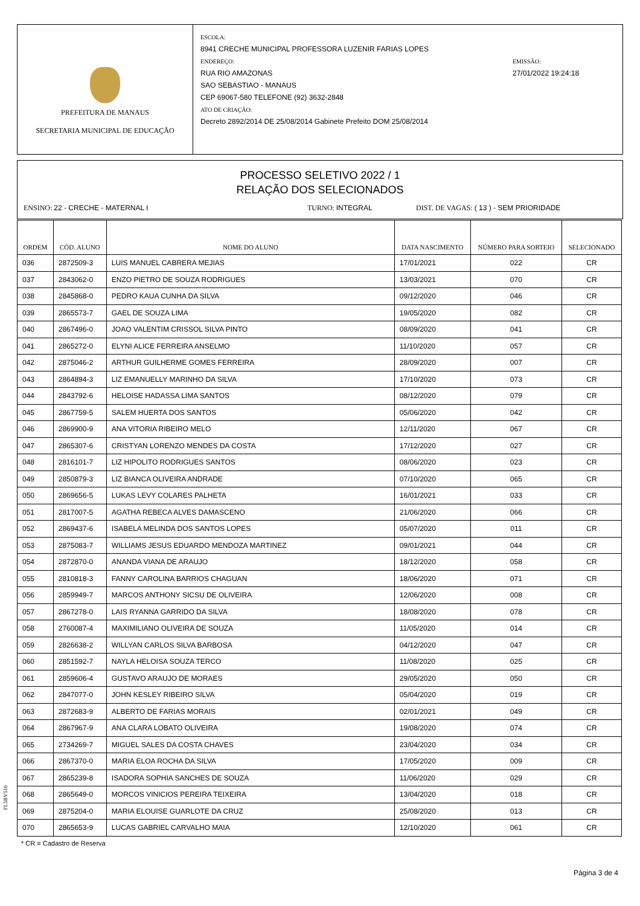PREFEITURA DE MANAUS
SECRETARIA MUNICIPAL DE EDUCAÇÃO
ESCOLA:
8941 CRECHE MUNICIPAL PROFESSORA LUZENIR FARIAS LOPES
ENDEREÇO:
RUA RIO AMAZONAS
SAO SEBASTIAO - MANAUS
CEP 69067-580 TELEFONE (92) 3632-2848
ATO DE CRIAÇÃO:
Decreto 2892/2014 DE 25/08/2014 Gabinete Prefeito DOM 25/08/2014
EMISSÃO:
27/01/2022 19:24:18
PROCESSO SELETIVO 2022 / 1
RELAÇÃO DOS SELECIONADOS
ENSINO: 22 - CRECHE - MATERNAL I TURNO: INTEGRAL DIST. DE VAGAS: ( 13 ) - SEM PRIORIDADE
| ORDEM | CÓD. ALUNO | NOME DO ALUNO | DATA NASCIMENTO | NÚMERO PARA SORTEIO | SELECIONADO |
| --- | --- | --- | --- | --- | --- |
| 036 | 2872509-3 | LUIS MANUEL CABRERA MEJIAS | 17/01/2021 | 022 | CR |
| 037 | 2843062-0 | ENZO PIETRO DE SOUZA RODRIGUES | 13/03/2021 | 070 | CR |
| 038 | 2845868-0 | PEDRO KAUA CUNHA DA SILVA | 09/12/2020 | 046 | CR |
| 039 | 2865573-7 | GAEL DE SOUZA LIMA | 19/05/2020 | 082 | CR |
| 040 | 2867496-0 | JOAO VALENTIM CRISSOL SILVA PINTO | 08/09/2020 | 041 | CR |
| 041 | 2865272-0 | ELYNI ALICE FERREIRA ANSELMO | 11/10/2020 | 057 | CR |
| 042 | 2875046-2 | ARTHUR GUILHERME GOMES FERREIRA | 28/09/2020 | 007 | CR |
| 043 | 2864894-3 | LIZ EMANUELLY MARINHO DA SILVA | 17/10/2020 | 073 | CR |
| 044 | 2843792-6 | HELOISE HADASSA LIMA SANTOS | 08/12/2020 | 079 | CR |
| 045 | 2867759-5 | SALEM HUERTA DOS SANTOS | 05/06/2020 | 042 | CR |
| 046 | 2869900-9 | ANA VITORIA RIBEIRO MELO | 12/11/2020 | 067 | CR |
| 047 | 2865307-6 | CRISTYAN LORENZO MENDES DA COSTA | 17/12/2020 | 027 | CR |
| 048 | 2816101-7 | LIZ HIPOLITO RODRIGUES SANTOS | 08/06/2020 | 023 | CR |
| 049 | 2850879-3 | LIZ BIANCA OLIVEIRA ANDRADE | 07/10/2020 | 065 | CR |
| 050 | 2869656-5 | LUKAS LEVY COLARES PALHETA | 16/01/2021 | 033 | CR |
| 051 | 2817007-5 | AGATHA REBECA ALVES DAMASCENO | 21/06/2020 | 066 | CR |
| 052 | 2869437-6 | ISABELA MELINDA DOS SANTOS LOPES | 05/07/2020 | 011 | CR |
| 053 | 2875083-7 | WILLIAMS JESUS EDUARDO MENDOZA MARTINEZ | 09/01/2021 | 044 | CR |
| 054 | 2872870-0 | ANANDA VIANA DE ARAUJO | 18/12/2020 | 058 | CR |
| 055 | 2810818-3 | FANNY CAROLINA BARRIOS CHAGUAN | 18/06/2020 | 071 | CR |
| 056 | 2859949-7 | MARCOS ANTHONY SICSU DE OLIVEIRA | 12/06/2020 | 008 | CR |
| 057 | 2867278-0 | LAIS RYANNA GARRIDO DA SILVA | 18/08/2020 | 078 | CR |
| 058 | 2760087-4 | MAXIMILIANO OLIVEIRA DE SOUZA | 11/05/2020 | 014 | CR |
| 059 | 2826638-2 | WILLYAN CARLOS SILVA BARBOSA | 04/12/2020 | 047 | CR |
| 060 | 2851592-7 | NAYLA HELOISA SOUZA TERCO | 11/08/2020 | 025 | CR |
| 061 | 2859606-4 | GUSTAVO ARAUJO DE MORAES | 29/05/2020 | 050 | CR |
| 062 | 2847077-0 | JOHN KESLEY RIBEIRO SILVA | 05/04/2020 | 019 | CR |
| 063 | 2872683-9 | ALBERTO DE FARIAS MORAIS | 02/01/2021 | 049 | CR |
| 064 | 2867967-9 | ANA CLARA LOBATO OLIVEIRA | 19/08/2020 | 074 | CR |
| 065 | 2734269-7 | MIGUEL SALES DA COSTA CHAVES | 23/04/2020 | 034 | CR |
| 066 | 2867370-0 | MARIA ELOA ROCHA DA SILVA | 17/05/2020 | 009 | CR |
| 067 | 2865239-8 | ISADORA SOPHIA SANCHES DE SOUZA | 11/06/2020 | 029 | CR |
| 068 | 2865649-0 | MORCOS VINICIOS PEREIRA TEIXEIRA | 13/04/2020 | 018 | CR |
| 069 | 2875204-0 | MARIA ELOUISE GUARLOTE DA CRUZ | 25/08/2020 | 013 | CR |
| 070 | 2865653-9 | LUCAS GABRIEL CARVALHO MAIA | 12/10/2020 | 061 | CR |
FL5BV516
* CR = Cadastro de Reserva
Página 3 de 4